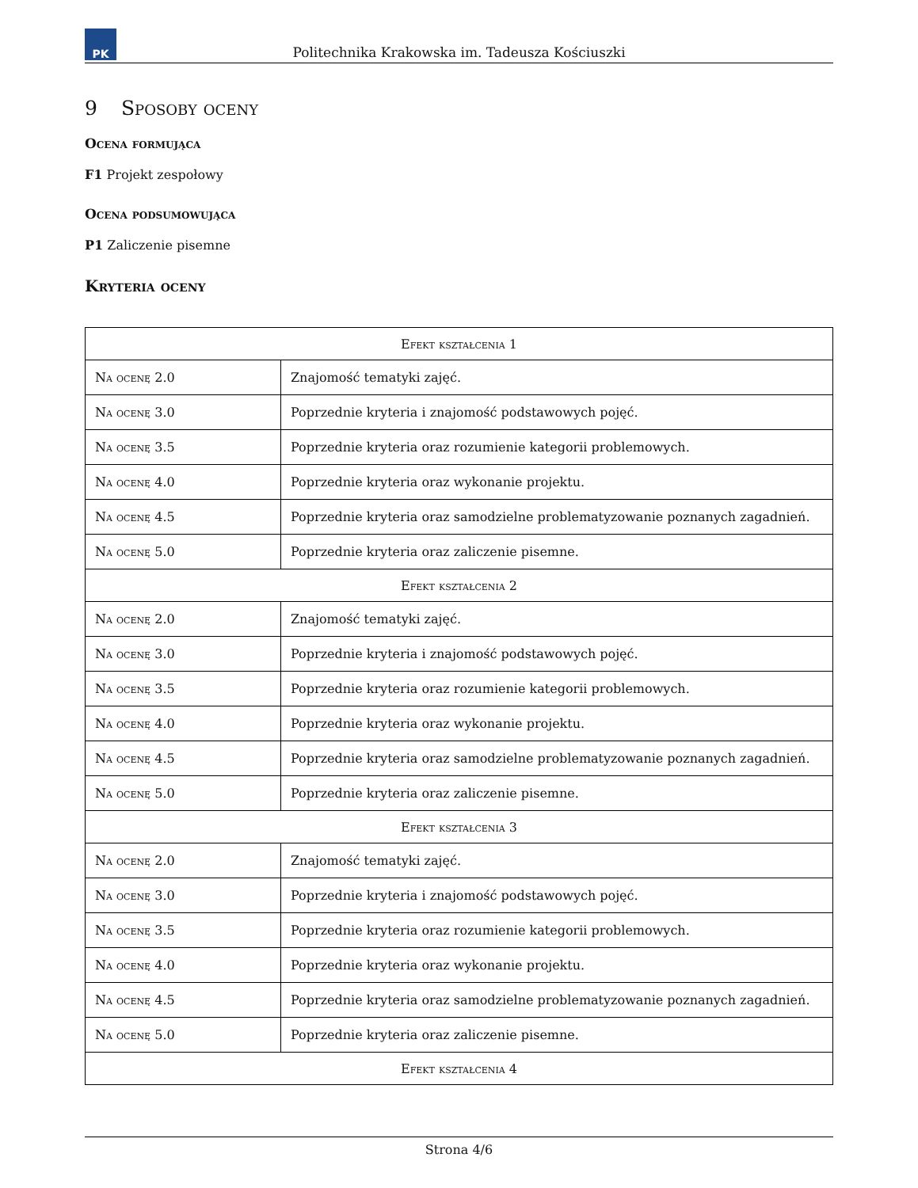PK
Politechnika Krakowska im. Tadeusza Kościuszki
9 Sposoby oceny
Ocena formująca
F1 Projekt zespołowy
Ocena podsumowująca
P1 Zaliczenie pisemne
Kryteria oceny
| Efekt kształcenia 1 | |
| --- | --- |
| Na ocenę 2.0 | Znajomość tematyki zajęć. |
| Na ocenę 3.0 | Poprzednie kryteria i znajomość podstawowych pojęć. |
| Na ocenę 3.5 | Poprzednie kryteria oraz rozumienie kategorii problemowych. |
| Na ocenę 4.0 | Poprzednie kryteria oraz wykonanie projektu. |
| Na ocenę 4.5 | Poprzednie kryteria oraz samodzielne problematyzowanie poznanych zagadnień. |
| Na ocenę 5.0 | Poprzednie kryteria oraz zaliczenie pisemne. |
| Efekt kształcenia 2 | |
| Na ocenę 2.0 | Znajomość tematyki zajęć. |
| Na ocenę 3.0 | Poprzednie kryteria i znajomość podstawowych pojęć. |
| Na ocenę 3.5 | Poprzednie kryteria oraz rozumienie kategorii problemowych. |
| Na ocenę 4.0 | Poprzednie kryteria oraz wykonanie projektu. |
| Na ocenę 4.5 | Poprzednie kryteria oraz samodzielne problematyzowanie poznanych zagadnień. |
| Na ocenę 5.0 | Poprzednie kryteria oraz zaliczenie pisemne. |
| Efekt kształcenia 3 | |
| Na ocenę 2.0 | Znajomość tematyki zajęć. |
| Na ocenę 3.0 | Poprzednie kryteria i znajomość podstawowych pojęć. |
| Na ocenę 3.5 | Poprzednie kryteria oraz rozumienie kategorii problemowych. |
| Na ocenę 4.0 | Poprzednie kryteria oraz wykonanie projektu. |
| Na ocenę 4.5 | Poprzednie kryteria oraz samodzielne problematyzowanie poznanych zagadnień. |
| Na ocenę 5.0 | Poprzednie kryteria oraz zaliczenie pisemne. |
| Efekt kształcenia 4 | |
Strona 4/6